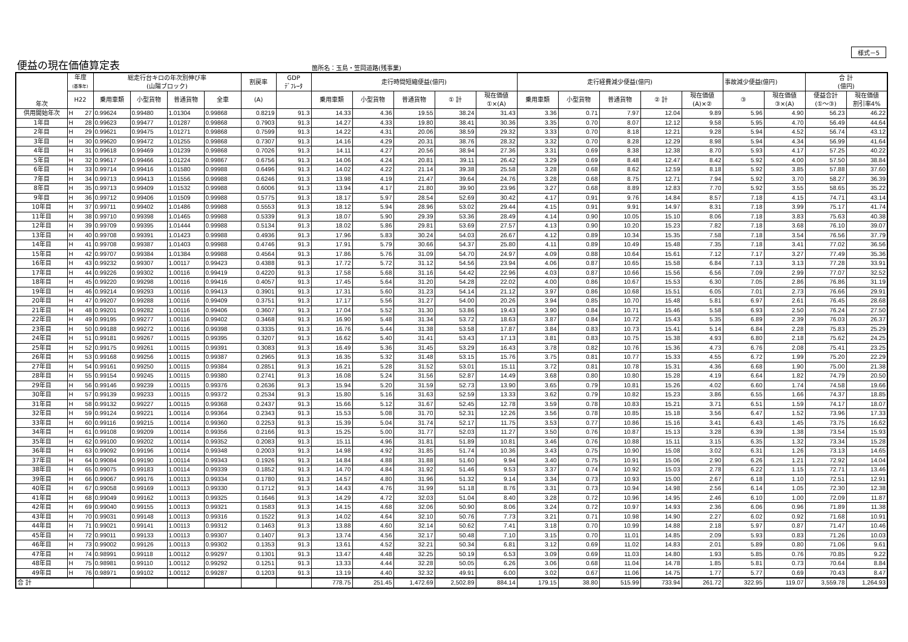様式－5
便益の現在価値算定表 箇所名：玉島・笠岡道路(残事業)
| 年次 | 年度 (基準年) | 総走行台キロの年次別伸び率 (山陽ブロック) | | | | 割戻率 | GDP ﾃﾞﾌﾚｰﾀ | 走行時間短縮便益(億円) | | | | | 走行経費減少便益(億円) | | | | | 事故減少便益(億円) | | 合 計 (億円) | |
| --- | --- | --- | --- | --- | --- | --- | --- | --- | --- | --- | --- | --- | --- | --- | --- | --- | --- | --- | --- | --- | --- |
| | H22 | 乗用車類 | 小型貨物 | 普通貨物 | 全車 | (A) | | 乗用車類 | 小型貨物 | 普通貨物 | ① 計 | 現在価値 ①×(A) | 乗用車類 | 小型貨物 | 普通貨物 | ② 計 | 現在価値 (A)×② | ③ | 現在価値 ③×(A) | 便益合計 (①～③) | 現在価値 割引率4% |
| 供用開始年次 | H 27 | 0.99624 | 0.99480 | 1.01304 | 0.99868 | 0.8219 | 91.3 | 14.33 | 4.36 | 19.55 | 38.24 | 31.43 | 3.36 | 0.71 | 7.97 | 12.04 | 9.89 | 5.96 | 4.90 | 56.23 | 46.22 |
| 1年目 | H 28 | 0.99623 | 0.99477 | 1.01287 | 0.99868 | 0.7903 | 91.3 | 14.27 | 4.33 | 19.80 | 38.41 | 30.36 | 3.35 | 0.70 | 8.07 | 12.12 | 9.58 | 5.95 | 4.70 | 56.49 | 44.64 |
| 2年目 | H 29 | 0.99621 | 0.99475 | 1.01271 | 0.99868 | 0.7599 | 91.3 | 14.22 | 4.31 | 20.06 | 38.59 | 29.32 | 3.33 | 0.70 | 8.18 | 12.21 | 9.28 | 5.94 | 4.52 | 56.74 | 43.12 |
| 3年目 | H 30 | 0.99620 | 0.99472 | 1.01255 | 0.99868 | 0.7307 | 91.3 | 14.16 | 4.29 | 20.31 | 38.76 | 28.32 | 3.32 | 0.70 | 8.28 | 12.29 | 8.98 | 5.94 | 4.34 | 56.99 | 41.64 |
| 4年目 | H 31 | 0.99618 | 0.99469 | 1.01239 | 0.99868 | 0.7026 | 91.3 | 14.11 | 4.27 | 20.56 | 38.94 | 27.36 | 3.31 | 0.69 | 8.38 | 12.38 | 8.70 | 5.93 | 4.17 | 57.25 | 40.22 |
| 5年目 | H 32 | 0.99617 | 0.99466 | 1.01224 | 0.99867 | 0.6756 | 91.3 | 14.06 | 4.24 | 20.81 | 39.11 | 26.42 | 3.29 | 0.69 | 8.48 | 12.47 | 8.42 | 5.92 | 4.00 | 57.50 | 38.84 |
| 6年目 | H 33 | 0.99714 | 0.99416 | 1.01580 | 0.99988 | 0.6496 | 91.3 | 14.02 | 4.22 | 21.14 | 39.38 | 25.58 | 3.28 | 0.68 | 8.62 | 12.59 | 8.18 | 5.92 | 3.85 | 57.88 | 37.60 |
| 7年目 | H 34 | 0.99713 | 0.99413 | 1.01556 | 0.99988 | 0.6246 | 91.3 | 13.98 | 4.19 | 21.47 | 39.64 | 24.76 | 3.28 | 0.68 | 8.75 | 12.71 | 7.94 | 5.92 | 3.70 | 58.27 | 36.39 |
| 8年目 | H 35 | 0.99713 | 0.99409 | 1.01532 | 0.99988 | 0.6006 | 91.3 | 13.94 | 4.17 | 21.80 | 39.90 | 23.96 | 3.27 | 0.68 | 8.89 | 12.83 | 7.70 | 5.92 | 3.55 | 58.65 | 35.22 |
| 9年目 | H 36 | 0.99712 | 0.99406 | 1.01509 | 0.99988 | 0.5775 | 91.3 | 18.17 | 5.97 | 28.54 | 52.69 | 30.42 | 4.17 | 0.91 | 9.76 | 14.84 | 8.57 | 7.18 | 4.15 | 74.71 | 43.14 |
| 10年目 | H 37 | 0.99711 | 0.99402 | 1.01486 | 0.99988 | 0.5553 | 91.3 | 18.12 | 5.94 | 28.96 | 53.02 | 29.44 | 4.15 | 0.91 | 9.91 | 14.97 | 8.31 | 7.18 | 3.99 | 75.17 | 41.74 |
| 11年目 | H 38 | 0.99710 | 0.99398 | 1.01465 | 0.99988 | 0.5339 | 91.3 | 18.07 | 5.90 | 29.39 | 53.36 | 28.49 | 4.14 | 0.90 | 10.05 | 15.10 | 8.06 | 7.18 | 3.83 | 75.63 | 40.38 |
| 12年目 | H 39 | 0.99709 | 0.99395 | 1.01444 | 0.99988 | 0.5134 | 91.3 | 18.02 | 5.86 | 29.81 | 53.69 | 27.57 | 4.13 | 0.90 | 10.20 | 15.23 | 7.82 | 7.18 | 3.68 | 76.10 | 39.07 |
| 13年目 | H 40 | 0.99708 | 0.99391 | 1.01423 | 0.99988 | 0.4936 | 91.3 | 17.96 | 5.83 | 30.24 | 54.03 | 26.67 | 4.12 | 0.89 | 10.34 | 15.35 | 7.58 | 7.18 | 3.54 | 76.56 | 37.79 |
| 14年目 | H 41 | 0.99708 | 0.99387 | 1.01403 | 0.99988 | 0.4746 | 91.3 | 17.91 | 5.79 | 30.66 | 54.37 | 25.80 | 4.11 | 0.89 | 10.49 | 15.48 | 7.35 | 7.18 | 3.41 | 77.02 | 36.56 |
| 15年目 | H 42 | 0.99707 | 0.99384 | 1.01384 | 0.99988 | 0.4564 | 91.3 | 17.86 | 5.76 | 31.09 | 54.70 | 24.97 | 4.09 | 0.88 | 10.64 | 15.61 | 7.12 | 7.17 | 3.27 | 77.49 | 35.36 |
| 16年目 | H 43 | 0.99232 | 0.99307 | 1.00117 | 0.99423 | 0.4388 | 91.3 | 17.72 | 5.72 | 31.12 | 54.56 | 23.94 | 4.06 | 0.87 | 10.65 | 15.58 | 6.84 | 7.13 | 3.13 | 77.28 | 33.91 |
| 17年目 | H 44 | 0.99226 | 0.99302 | 1.00116 | 0.99419 | 0.4220 | 91.3 | 17.58 | 5.68 | 31.16 | 54.42 | 22.96 | 4.03 | 0.87 | 10.66 | 15.56 | 6.56 | 7.09 | 2.99 | 77.07 | 32.52 |
| 18年目 | H 45 | 0.99220 | 0.99298 | 1.00116 | 0.99416 | 0.4057 | 91.3 | 17.45 | 5.64 | 31.20 | 54.28 | 22.02 | 4.00 | 0.86 | 10.67 | 15.53 | 6.30 | 7.05 | 2.86 | 76.86 | 31.19 |
| 19年目 | H 46 | 0.99214 | 0.99293 | 1.00116 | 0.99413 | 0.3901 | 91.3 | 17.31 | 5.60 | 31.23 | 54.14 | 21.12 | 3.97 | 0.86 | 10.68 | 15.51 | 6.05 | 7.01 | 2.73 | 76.66 | 29.91 |
| 20年目 | H 47 | 0.99207 | 0.99288 | 1.00116 | 0.99409 | 0.3751 | 91.3 | 17.17 | 5.56 | 31.27 | 54.00 | 20.26 | 3.94 | 0.85 | 10.70 | 15.48 | 5.81 | 6.97 | 2.61 | 76.45 | 28.68 |
| 21年目 | H 48 | 0.99201 | 0.99282 | 1.00116 | 0.99406 | 0.3607 | 91.3 | 17.04 | 5.52 | 31.30 | 53.86 | 19.43 | 3.90 | 0.84 | 10.71 | 15.46 | 5.58 | 6.93 | 2.50 | 76.24 | 27.50 |
| 22年目 | H 49 | 0.99195 | 0.99277 | 1.00116 | 0.99402 | 0.3468 | 91.3 | 16.90 | 5.48 | 31.34 | 53.72 | 18.63 | 3.87 | 0.84 | 10.72 | 15.43 | 5.35 | 6.89 | 2.39 | 76.03 | 26.37 |
| 23年目 | H 50 | 0.99188 | 0.99272 | 1.00116 | 0.99398 | 0.3335 | 91.3 | 16.76 | 5.44 | 31.38 | 53.58 | 17.87 | 3.84 | 0.83 | 10.73 | 15.41 | 5.14 | 6.84 | 2.28 | 75.83 | 25.29 |
| 24年目 | H 51 | 0.99181 | 0.99267 | 1.00115 | 0.99395 | 0.3207 | 91.3 | 16.62 | 5.40 | 31.41 | 53.43 | 17.13 | 3.81 | 0.83 | 10.75 | 15.38 | 4.93 | 6.80 | 2.18 | 75.62 | 24.25 |
| 25年目 | H 52 | 0.99175 | 0.99261 | 1.00115 | 0.99391 | 0.3083 | 91.3 | 16.49 | 5.36 | 31.45 | 53.29 | 16.43 | 3.78 | 0.82 | 10.76 | 15.36 | 4.73 | 6.76 | 2.08 | 75.41 | 23.25 |
| 26年目 | H 53 | 0.99168 | 0.99256 | 1.00115 | 0.99387 | 0.2965 | 91.3 | 16.35 | 5.32 | 31.48 | 53.15 | 15.76 | 3.75 | 0.81 | 10.77 | 15.33 | 4.55 | 6.72 | 1.99 | 75.20 | 22.29 |
| 27年目 | H 54 | 0.99161 | 0.99250 | 1.00115 | 0.99384 | 0.2851 | 91.3 | 16.21 | 5.28 | 31.52 | 53.01 | 15.11 | 3.72 | 0.81 | 10.78 | 15.31 | 4.36 | 6.68 | 1.90 | 75.00 | 21.38 |
| 28年目 | H 55 | 0.99154 | 0.99245 | 1.00115 | 0.99380 | 0.2741 | 91.3 | 16.08 | 5.24 | 31.56 | 52.87 | 14.49 | 3.68 | 0.80 | 10.80 | 15.28 | 4.19 | 6.64 | 1.82 | 74.79 | 20.50 |
| 29年目 | H 56 | 0.99146 | 0.99239 | 1.00115 | 0.99376 | 0.2636 | 91.3 | 15.94 | 5.20 | 31.59 | 52.73 | 13.90 | 3.65 | 0.79 | 10.81 | 15.26 | 4.02 | 6.60 | 1.74 | 74.58 | 19.66 |
| 30年目 | H 57 | 0.99139 | 0.99233 | 1.00115 | 0.99372 | 0.2534 | 91.3 | 15.80 | 5.16 | 31.63 | 52.59 | 13.33 | 3.62 | 0.79 | 10.82 | 15.23 | 3.86 | 6.55 | 1.66 | 74.37 | 18.85 |
| 31年目 | H 58 | 0.99132 | 0.99227 | 1.00115 | 0.99368 | 0.2437 | 91.3 | 15.66 | 5.12 | 31.67 | 52.45 | 12.78 | 3.59 | 0.78 | 10.83 | 15.21 | 3.71 | 6.51 | 1.59 | 74.17 | 18.07 |
| 32年目 | H 59 | 0.99124 | 0.99221 | 1.00114 | 0.99364 | 0.2343 | 91.3 | 15.53 | 5.08 | 31.70 | 52.31 | 12.26 | 3.56 | 0.78 | 10.85 | 15.18 | 3.56 | 6.47 | 1.52 | 73.96 | 17.33 |
| 33年目 | H 60 | 0.99116 | 0.99215 | 1.00114 | 0.99360 | 0.2253 | 91.3 | 15.39 | 5.04 | 31.74 | 52.17 | 11.75 | 3.53 | 0.77 | 10.86 | 15.16 | 3.41 | 6.43 | 1.45 | 73.75 | 16.62 |
| 34年目 | H 61 | 0.99108 | 0.99209 | 1.00114 | 0.99356 | 0.2166 | 91.3 | 15.25 | 5.00 | 31.77 | 52.03 | 11.27 | 3.50 | 0.76 | 10.87 | 15.13 | 3.28 | 6.39 | 1.38 | 73.54 | 15.93 |
| 35年目 | H 62 | 0.99100 | 0.99202 | 1.00114 | 0.99352 | 0.2083 | 91.3 | 15.11 | 4.96 | 31.81 | 51.89 | 10.81 | 3.46 | 0.76 | 10.88 | 15.11 | 3.15 | 6.35 | 1.32 | 73.34 | 15.28 |
| 36年目 | H 63 | 0.99092 | 0.99196 | 1.00114 | 0.99348 | 0.2003 | 91.3 | 14.98 | 4.92 | 31.85 | 51.74 | 10.36 | 3.43 | 0.75 | 10.90 | 15.08 | 3.02 | 6.31 | 1.26 | 73.13 | 14.65 |
| 37年目 | H 64 | 0.99084 | 0.99190 | 1.00114 | 0.99343 | 0.1926 | 91.3 | 14.84 | 4.88 | 31.88 | 51.60 | 9.94 | 3.40 | 0.75 | 10.91 | 15.06 | 2.90 | 6.26 | 1.21 | 72.92 | 14.04 |
| 38年目 | H 65 | 0.99075 | 0.99183 | 1.00114 | 0.99339 | 0.1852 | 91.3 | 14.70 | 4.84 | 31.92 | 51.46 | 9.53 | 3.37 | 0.74 | 10.92 | 15.03 | 2.78 | 6.22 | 1.15 | 72.71 | 13.46 |
| 39年目 | H 66 | 0.99067 | 0.99176 | 1.00113 | 0.99334 | 0.1780 | 91.3 | 14.57 | 4.80 | 31.96 | 51.32 | 9.14 | 3.34 | 0.73 | 10.93 | 15.00 | 2.67 | 6.18 | 1.10 | 72.51 | 12.91 |
| 40年目 | H 67 | 0.99058 | 0.99169 | 1.00113 | 0.99330 | 0.1712 | 91.3 | 14.43 | 4.76 | 31.99 | 51.18 | 8.76 | 3.31 | 0.73 | 10.94 | 14.98 | 2.56 | 6.14 | 1.05 | 72.30 | 12.38 |
| 41年目 | H 68 | 0.99049 | 0.99162 | 1.00113 | 0.99325 | 0.1646 | 91.3 | 14.29 | 4.72 | 32.03 | 51.04 | 8.40 | 3.28 | 0.72 | 10.96 | 14.95 | 2.46 | 6.10 | 1.00 | 72.09 | 11.87 |
| 42年目 | H 69 | 0.99040 | 0.99155 | 1.00113 | 0.99321 | 0.1583 | 91.3 | 14.15 | 4.68 | 32.06 | 50.90 | 8.06 | 3.24 | 0.72 | 10.97 | 14.93 | 2.36 | 6.06 | 0.96 | 71.89 | 11.38 |
| 43年目 | H 70 | 0.99031 | 0.99148 | 1.00113 | 0.99316 | 0.1522 | 91.3 | 14.02 | 4.64 | 32.10 | 50.76 | 7.73 | 3.21 | 0.71 | 10.98 | 14.90 | 2.27 | 6.02 | 0.92 | 71.68 | 10.91 |
| 44年目 | H 71 | 0.99021 | 0.99141 | 1.00113 | 0.99312 | 0.1463 | 91.3 | 13.88 | 4.60 | 32.14 | 50.62 | 7.41 | 3.18 | 0.70 | 10.99 | 14.88 | 2.18 | 5.97 | 0.87 | 71.47 | 10.46 |
| 45年目 | H 72 | 0.99011 | 0.99133 | 1.00113 | 0.99307 | 0.1407 | 91.3 | 13.74 | 4.56 | 32.17 | 50.48 | 7.10 | 3.15 | 0.70 | 11.01 | 14.85 | 2.09 | 5.93 | 0.83 | 71.26 | 10.03 |
| 46年目 | H 73 | 0.99002 | 0.99126 | 1.00113 | 0.99302 | 0.1353 | 91.3 | 13.61 | 4.52 | 32.21 | 50.34 | 6.81 | 3.12 | 0.69 | 11.02 | 14.83 | 2.01 | 5.89 | 0.80 | 71.06 | 9.61 |
| 47年目 | H 74 | 0.98991 | 0.99118 | 1.00112 | 0.99297 | 0.1301 | 91.3 | 13.47 | 4.48 | 32.25 | 50.19 | 6.53 | 3.09 | 0.69 | 11.03 | 14.80 | 1.93 | 5.85 | 0.76 | 70.85 | 9.22 |
| 48年目 | H 75 | 0.98981 | 0.99110 | 1.00112 | 0.99292 | 0.1251 | 91.3 | 13.33 | 4.44 | 32.28 | 50.05 | 6.26 | 3.06 | 0.68 | 11.04 | 14.78 | 1.85 | 5.81 | 0.73 | 70.64 | 8.84 |
| 49年目 | H 76 | 0.98971 | 0.99102 | 1.00112 | 0.99287 | 0.1203 | 91.3 | 13.19 | 4.40 | 32.32 | 49.91 | 6.00 | 3.02 | 0.67 | 11.06 | 14.75 | 1.77 | 5.77 | 0.69 | 70.43 | 8.47 |
| 合 計 | | | | | | | | 778.75 | 251.45 | 1,472.69 | 2,502.89 | 884.14 | 179.15 | 38.80 | 515.99 | 733.94 | 261.72 | 322.95 | 119.07 | 3,559.78 | 1,264.93 |